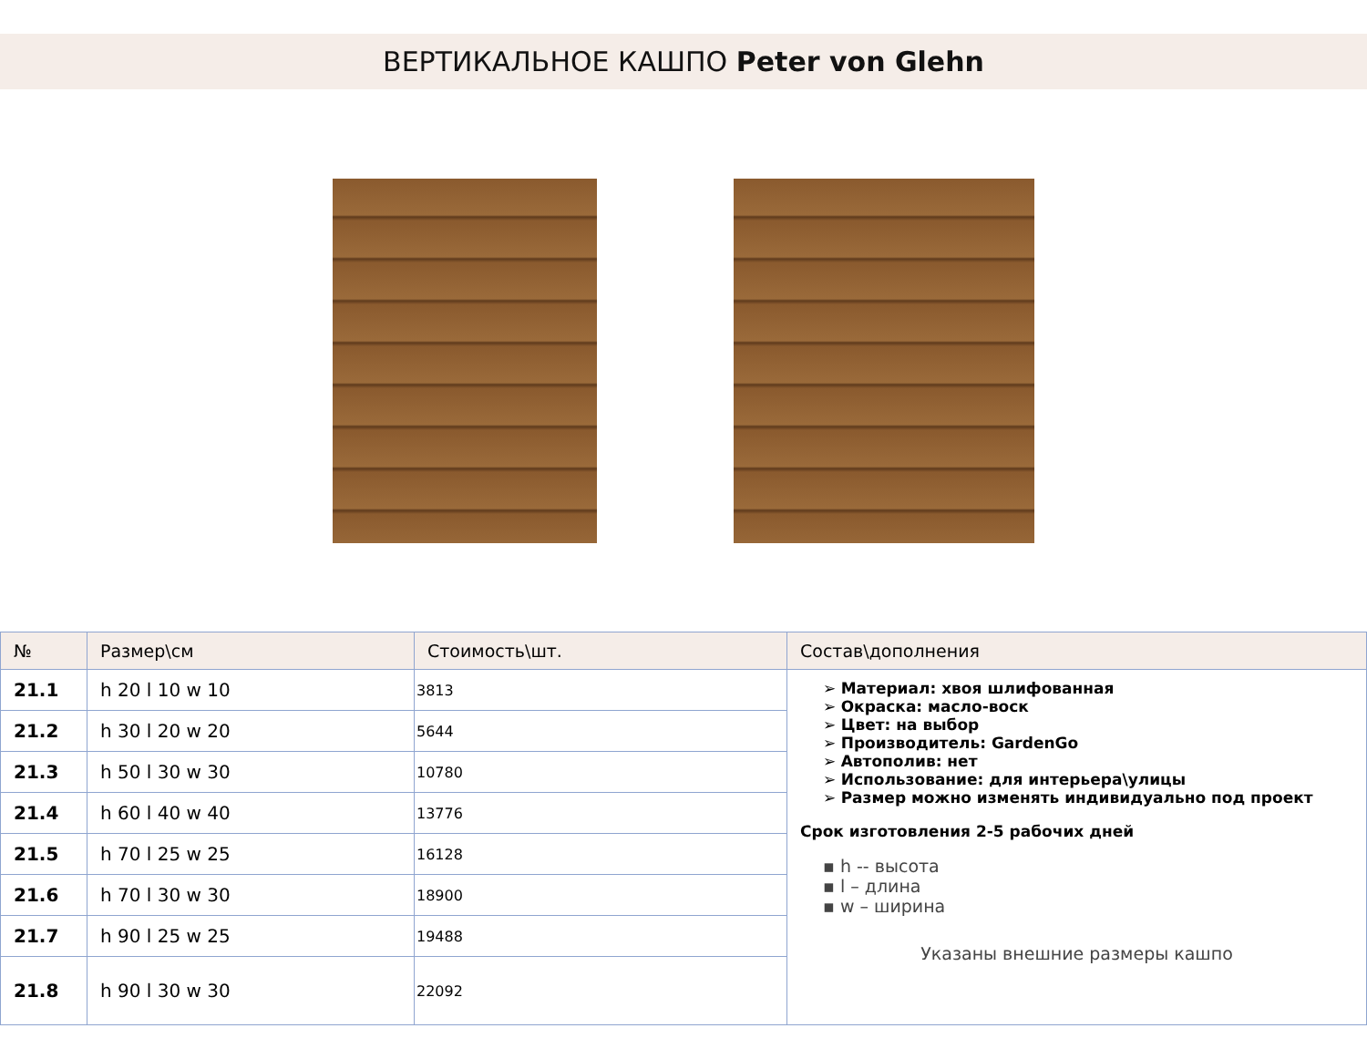ВЕРТИКАЛЬНОЕ КАШПО Peter von Glehn
| № | Размер\см | Стоимость\шт. | Состав\дополнения |
| --- | --- | --- | --- |
| 21.1 | h 20 l 10 w 10 | 3813 | ➢ Материал: хвоя шлифованная ➢ Окраска: масло-воск ➢ Цвет: на выбор ➢ Производитель: GardenGo ➢ Автополив: нет ➢ Использование: для интерьера\улицы ➢ Размер можно изменять индивидуально под проект Срок изготовления 2-5 рабочих дней ▪ h -- высота ▪ l – длина ▪ w – ширина Указаны внешние размеры кашпо |
| 21.2 | h 30 l 20 w 20 | 5644 | |
| 21.3 | h 50 l 30 w 30 | 10780 | |
| 21.4 | h 60 l 40 w 40 | 13776 | |
| 21.5 | h 70 l 25 w 25 | 16128 | |
| 21.6 | h 70 l 30 w 30 | 18900 | |
| 21.7 | h 90 l 25 w 25 | 19488 | |
| 21.8 | h 90 l 30 w 30 | 22092 | |